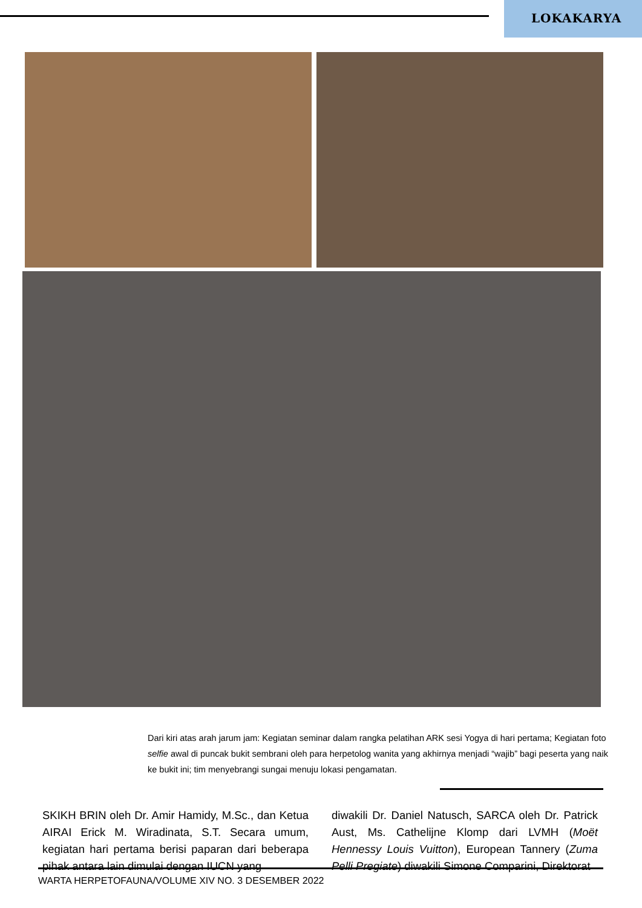LOKAKARYA
Dari kiri atas arah jarum jam: Kegiatan seminar dalam rangka pelatihan ARK sesi Yogya di hari pertama; Kegiatan foto selfie awal di puncak bukit sembrani oleh para herpetolog wanita yang akhirnya menjadi “wajib” bagi peserta yang naik ke bukit ini; tim menyebrangi sungai menuju lokasi pengamatan.
SKIKH BRIN oleh Dr. Amir Hamidy, M.Sc., dan Ketua AIRAI Erick M. Wiradinata, S.T. Secara umum, kegiatan hari pertama berisi paparan dari beberapa pihak antara lain dimulai dengan IUCN yang
diwakili Dr. Daniel Natusch, SARCA oleh Dr. Patrick Aust, Ms. Cathelijne Klomp dari LVMH (Moët Hennessy Louis Vuitton), European Tannery (Zuma Pelli Pregiate) diwakili Simone Comparini, Direktorat
WARTA HERPETOFAUNA/VOLUME XIV NO. 3 DESEMBER 2022